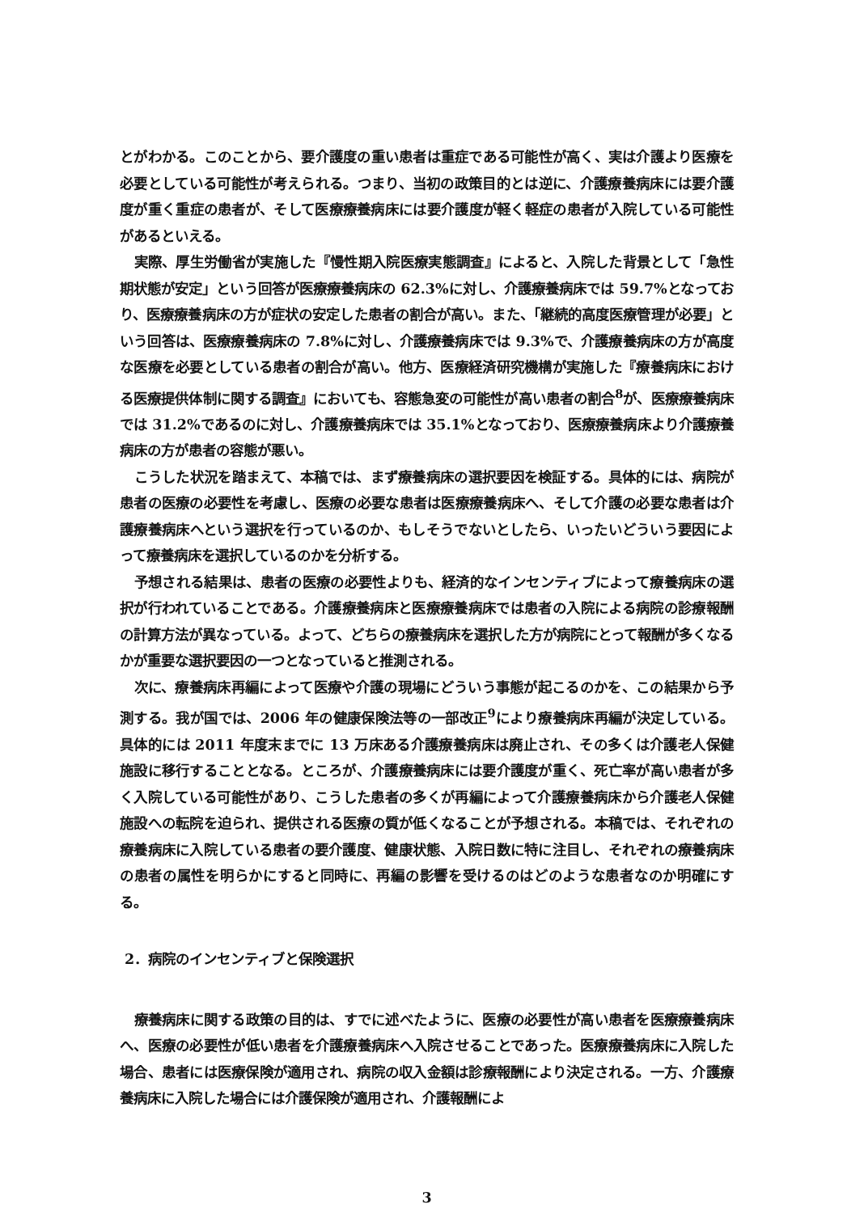とがわかる。このことから、要介護度の重い患者は重症である可能性が高く、実は介護より医療を必要としている可能性が考えられる。つまり、当初の政策目的とは逆に、介護療養病床には要介護度が重く重症の患者が、そして医療療養病床には要介護度が軽く軽症の患者が入院している可能性があるといえる。
実際、厚生労働省が実施した『慢性期入院医療実態調査』によると、入院した背景として「急性期状態が安定」という回答が医療療養病床の 62.3%に対し、介護療養病床では 59.7%となっており、医療療養病床の方が症状の安定した患者の割合が高い。また、「継続的高度医療管理が必要」という回答は、医療療養病床の 7.8%に対し、介護療養病床では 9.3%で、介護療養病床の方が高度な医療を必要としている患者の割合が高い。他方、医療経済研究機構が実施した『療養病床における医療提供体制に関する調査』においても、容態急変の可能性が高い患者の割合<sup>8</sup>が、医療療養病床では 31.2%であるのに対し、介護療養病床では 35.1%となっており、医療療養病床より介護療養病床の方が患者の容態が悪い。
こうした状況を踏まえて、本稿では、まず療養病床の選択要因を検証する。具体的には、病院が患者の医療の必要性を考慮し、医療の必要な患者は医療療養病床へ、そして介護の必要な患者は介護療養病床へという選択を行っているのか、もしそうでないとしたら、いったいどういう要因によって療養病床を選択しているのかを分析する。
予想される結果は、患者の医療の必要性よりも、経済的なインセンティブによって療養病床の選択が行われていることである。介護療養病床と医療療養病床では患者の入院による病院の診療報酬の計算方法が異なっている。よって、どちらの療養病床を選択した方が病院にとって報酬が多くなるかが重要な選択要因の一つとなっていると推測される。
次に、療養病床再編によって医療や介護の現場にどういう事態が起こるのかを、この結果から予測する。我が国では、2006 年の健康保険法等の一部改正<sup>9</sup>により療養病床再編が決定している。具体的には 2011 年度末までに 13 万床ある介護療養病床は廃止され、その多くは介護老人保健施設に移行することとなる。ところが、介護療養病床には要介護度が重く、死亡率が高い患者が多く入院している可能性があり、こうした患者の多くが再編によって介護療養病床から介護老人保健施設への転院を迫られ、提供される医療の質が低くなることが予想される。本稿では、それぞれの療養病床に入院している患者の要介護度、健康状態、入院日数に特に注目し、それぞれの療養病床の患者の属性を明らかにすると同時に、再編の影響を受けるのはどのような患者なのか明確にする。
2．病院のインセンティブと保険選択
療養病床に関する政策の目的は、すでに述べたように、医療の必要性が高い患者を医療療養病床へ、医療の必要性が低い患者を介護療養病床へ入院させることであった。医療療養病床に入院した場合、患者には医療保険が適用され、病院の収入金額は診療報酬により決定される。一方、介護療養病床に入院した場合には介護保険が適用され、介護報酬によ
3